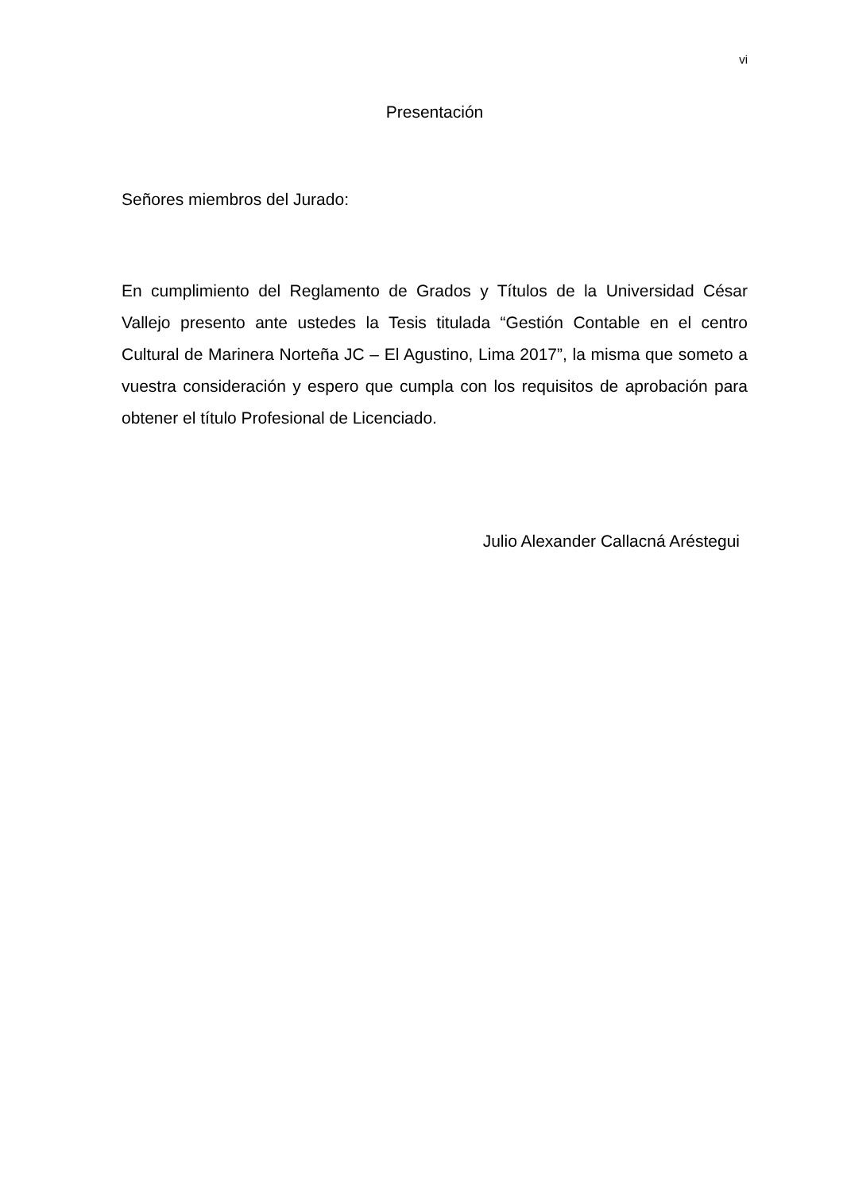vi
Presentación
Señores miembros del Jurado:
En cumplimiento del Reglamento de Grados y Títulos de la Universidad César Vallejo presento ante ustedes la Tesis titulada “Gestión Contable en el centro Cultural de Marinera Norteña JC – El Agustino, Lima 2017”, la misma que someto a vuestra consideración y espero que cumpla con los requisitos de aprobación para obtener el título Profesional de Licenciado.
Julio Alexander Callacná Aréstegui